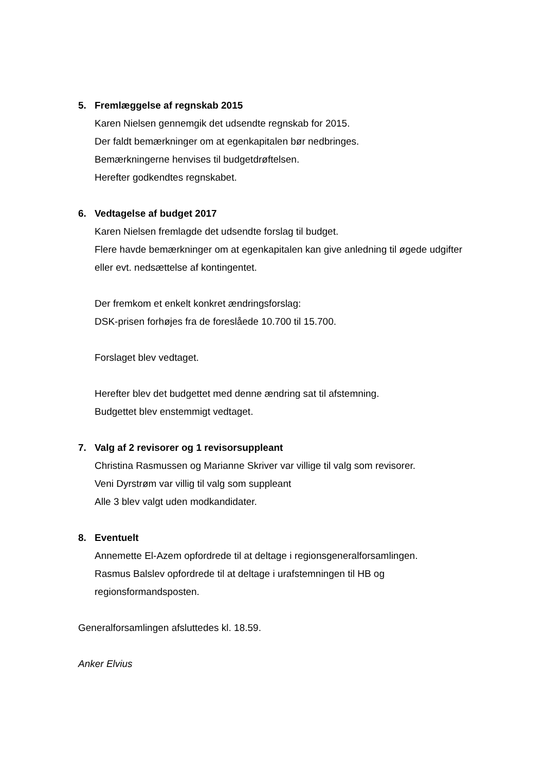5. Fremlæggelse af regnskab 2015
Karen Nielsen gennemgik det udsendte regnskab for 2015.
Der faldt bemærkninger om at egenkapitalen bør nedbringes.
Bemærkningerne henvises til budgetdrøftelsen.
Herefter godkendtes regnskabet.
6. Vedtagelse af budget 2017
Karen Nielsen fremlagde det udsendte forslag til budget.
Flere havde bemærkninger om at egenkapitalen kan give anledning til øgede udgifter eller evt. nedsættelse af kontingentet.
Der fremkom et enkelt konkret ændringsforslag:
DSK-prisen forhøjes fra de foreslåede 10.700 til 15.700.
Forslaget blev vedtaget.
Herefter blev det budgettet med denne ændring sat til afstemning.
Budgettet blev enstemmigt vedtaget.
7. Valg af 2 revisorer og 1 revisorsuppleant
Christina Rasmussen og Marianne Skriver var villige til valg som revisorer.
Veni Dyrstrøm var villig til valg som suppleant
Alle 3 blev valgt uden modkandidater.
8. Eventuelt
Annemette El-Azem opfordrede til at deltage i regionsgeneralforsamlingen.
Rasmus Balslev opfordrede til at deltage i urafstemningen til HB og regionsformandsposten.
Generalforsamlingen afsluttedes kl. 18.59.
Anker Elvius